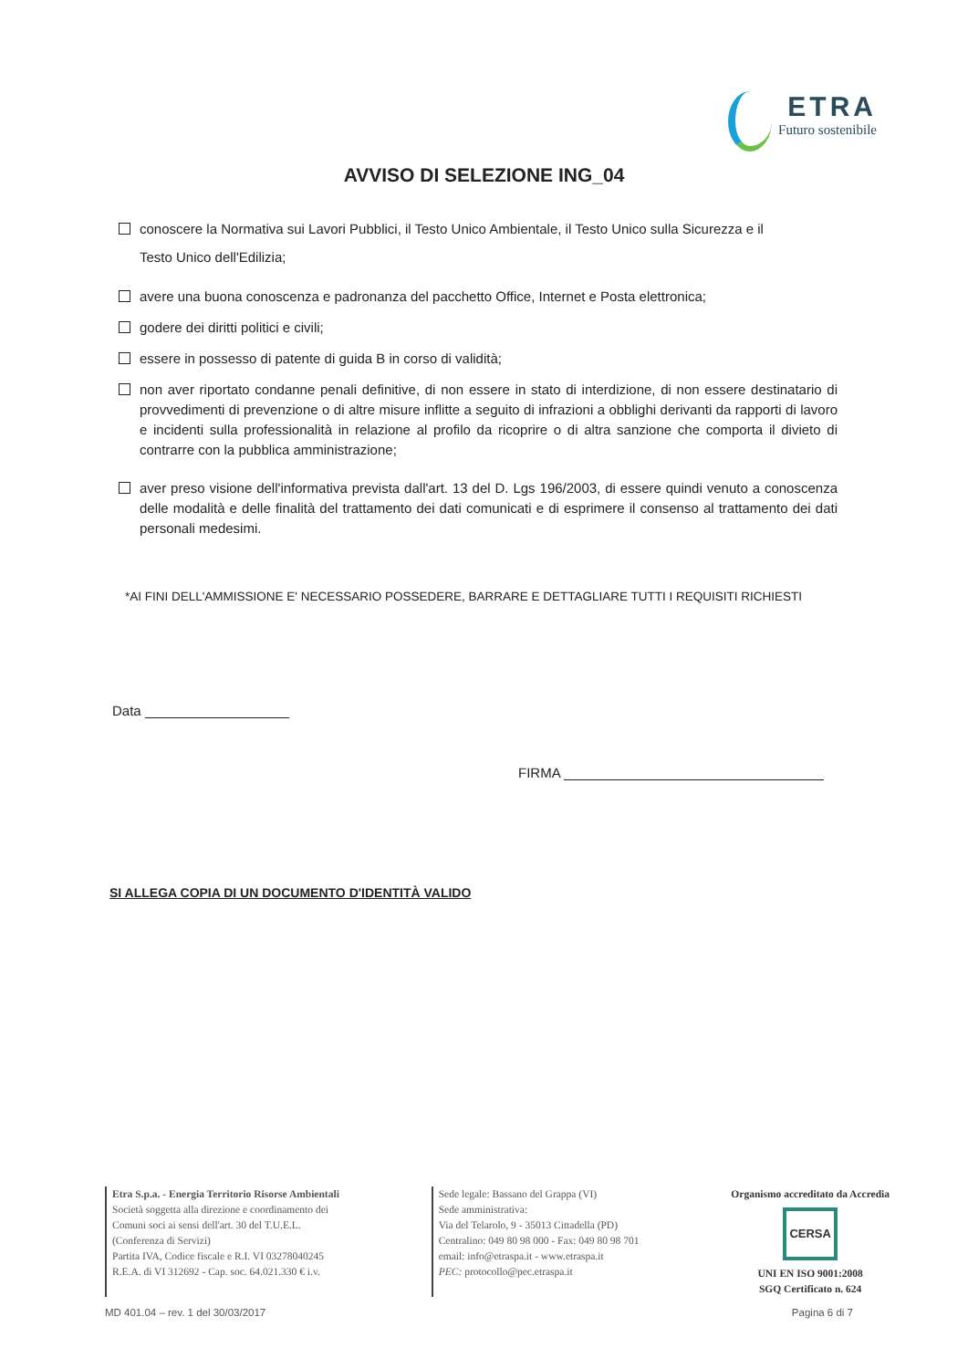ETRA
Futuro sostenibile
AVVISO DI SELEZIONE ING_04
conoscere la Normativa sui Lavori Pubblici, il Testo Unico Ambientale, il Testo Unico sulla Sicurezza e il
Testo Unico dell'Edilizia;
avere una buona conoscenza e padronanza del pacchetto Office, Internet e Posta elettronica;
godere dei diritti politici e civili;
essere in possesso di patente di guida B in corso di validità;
non aver riportato condanne penali definitive, di non essere in stato di interdizione, di non essere destinatario di provvedimenti di prevenzione o di altre misure inflitte a seguito di infrazioni a obblighi derivanti da rapporti di lavoro e incidenti sulla professionalità in relazione al profilo da ricoprire o di altra sanzione che comporta il divieto di contrarre con la pubblica amministrazione;
aver preso visione dell'informativa prevista dall'art. 13 del D. Lgs 196/2003, di essere quindi venuto a conoscenza delle modalità e delle finalità del trattamento dei dati comunicati e di esprimere il consenso al trattamento dei dati personali medesimi.
*AI FINI DELL'AMMISSIONE E' NECESSARIO POSSEDERE, BARRARE E DETTAGLIARE TUTTI I REQUISITI RICHIESTI
Data
FIRMA
SI ALLEGA COPIA DI UN DOCUMENTO D'IDENTITÀ VALIDO
Etra S.p.a. - Energia Territorio Risorse Ambientali
Società soggetta alla direzione e coordinamento dei
Comuni soci ai sensi dell'art. 30 del T.U.E.L.
(Conferenza di Servizi)
Partita IVA, Codice fiscale e R.I. VI 03278040245
R.E.A. di VI 312692 - Cap. soc. 64.021.330 € i.v.
Sede legale: Bassano del Grappa (VI)
Sede amministrativa:
Via del Telarolo, 9 - 35013 Cittadella (PD)
Centralino: 049 80 98 000 - Fax: 049 80 98 701
email: info@etraspa.it - www.etraspa.it
PEC: protocollo@pec.etraspa.it
Organismo accreditato da Accredia
CERSA
UNI EN ISO 9001:2008
SGQ Certificato n. 624
MD 401.04 – rev. 1 del 30/03/2017 Pagina 6 di 7